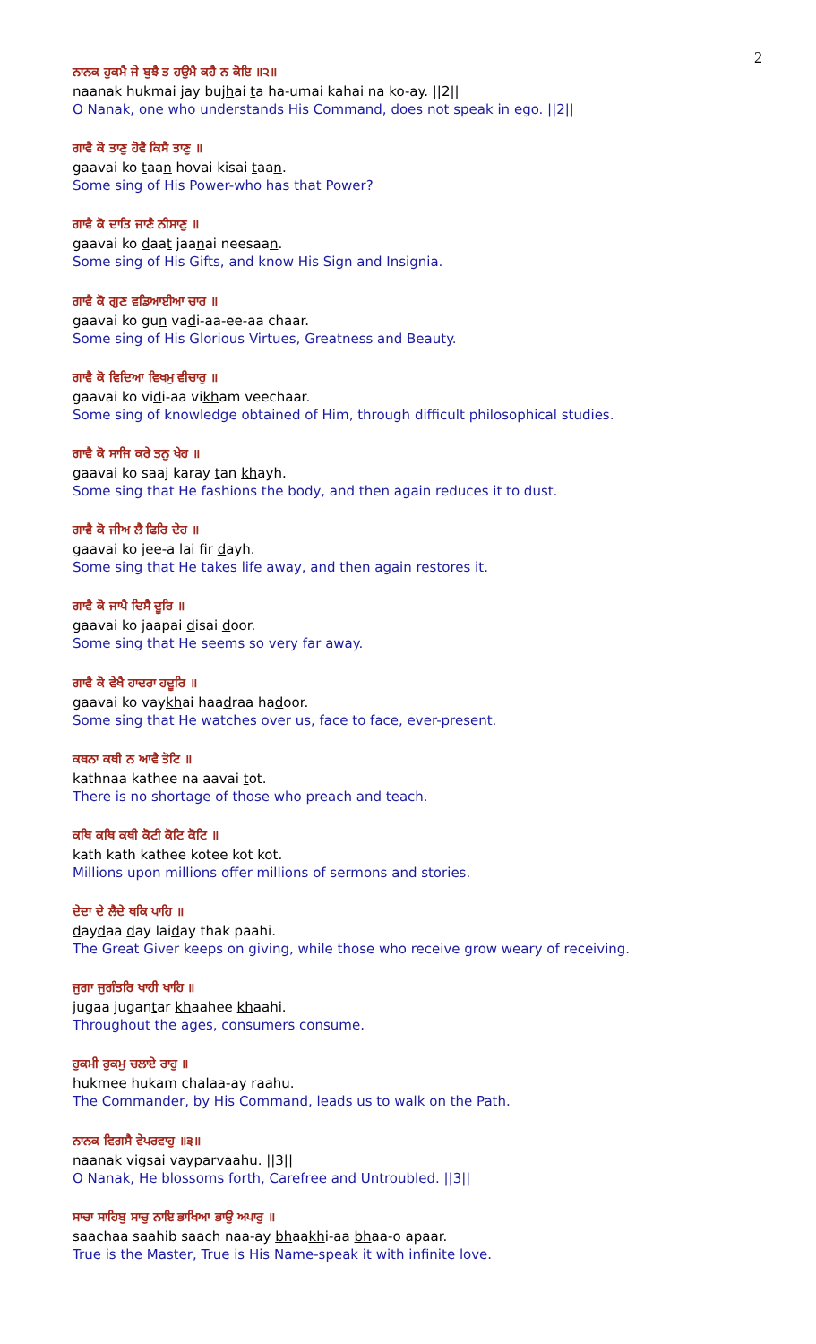2
ਨਾਨਕ ਹੁਕਮੈ ਜੇ ਬੁਝੈ ਤ ਹਉਮੈ ਕਹੈ ਨ ਕੋਇ ॥੨॥
naanak hukmai jay bujhai ta ha-umai kahai na ko-ay. ||2||
O Nanak, one who understands His Command, does not speak in ego. ||2||
ਗਾਵੈ ਕੋ ਤਾਣੁ ਹੋਵੈ ਕਿਸੈ ਤਾਣੁ ॥
gaavai ko taan hovai kisai taan.
Some sing of His Power-who has that Power?
ਗਾਵੈ ਕੋ ਦਾਤਿ ਜਾਣੈ ਨੀਸਾਣੁ ॥
gaavai ko daat jaanai neesaan.
Some sing of His Gifts, and know His Sign and Insignia.
ਗਾਵੈ ਕੋ ਗੁਣ ਵਡਿਆਈਆ ਚਾਰ ॥
gaavai ko gun vadi-aa-ee-aa chaar.
Some sing of His Glorious Virtues, Greatness and Beauty.
ਗਾਵੈ ਕੋ ਵਿਦਿਆ ਵਿਖਮੁ ਵੀਚਾਰੁ ॥
gaavai ko vidi-aa vikham veechaar.
Some sing of knowledge obtained of Him, through difficult philosophical studies.
ਗਾਵੈ ਕੋ ਸਾਜਿ ਕਰੇ ਤਨੁ ਖੇਹ ॥
gaavai ko saaj karay tan khayh.
Some sing that He fashions the body, and then again reduces it to dust.
ਗਾਵੈ ਕੋ ਜੀਅ ਲੈ ਫਿਰਿ ਦੇਹ ॥
gaavai ko jee-a lai fir dayh.
Some sing that He takes life away, and then again restores it.
ਗਾਵੈ ਕੋ ਜਾਪੈ ਦਿਸੈ ਦੂਰਿ ॥
gaavai ko jaapai disai door.
Some sing that He seems so very far away.
ਗਾਵੈ ਕੋ ਵੇਖੈ ਹਾਦਰਾ ਹਦੂਰਿ ॥
gaavai ko vaykhai haadraa hadoor.
Some sing that He watches over us, face to face, ever-present.
ਕਥਨਾ ਕਥੀ ਨ ਆਵੈ ਤੋਟਿ ॥
kathnaa kathee na aavai tot.
There is no shortage of those who preach and teach.
ਕਥਿ ਕਥਿ ਕਥੀ ਕੋਟੀ ਕੋਟਿ ਕੋਟਿ ॥
kath kath kathee kotee kot kot.
Millions upon millions offer millions of sermons and stories.
ਦੇਦਾ ਦੇ ਲੈਦੇ ਥਕਿ ਪਾਹਿ ॥
daydaa day laiday thak paahi.
The Great Giver keeps on giving, while those who receive grow weary of receiving.
ਜੁਗਾ ਜੁਗੰਤਰਿ ਖਾਹੀ ਖਾਹਿ ॥
jugaa jugantar khaahee khaahi.
Throughout the ages, consumers consume.
ਹੁਕਮੀ ਹੁਕਮੁ ਚਲਾਏ ਰਾਹੁ ॥
hukmee hukam chalaa-ay raahu.
The Commander, by His Command, leads us to walk on the Path.
ਨਾਨਕ ਵਿਗਸੈ ਵੇਪਰਵਾਹੁ ॥੩॥
naanak vigsai vayparvaahu. ||3||
O Nanak, He blossoms forth, Carefree and Untroubled. ||3||
ਸਾਚਾ ਸਾਹਿਬੁ ਸਾਚੁ ਨਾਇ ਭਾਖਿਆ ਭਾਉ ਅਪਾਰੁ ॥
saachaa saahib saach naa-ay bhaakhi-aa bhaa-o apaar.
True is the Master, True is His Name-speak it with infinite love.